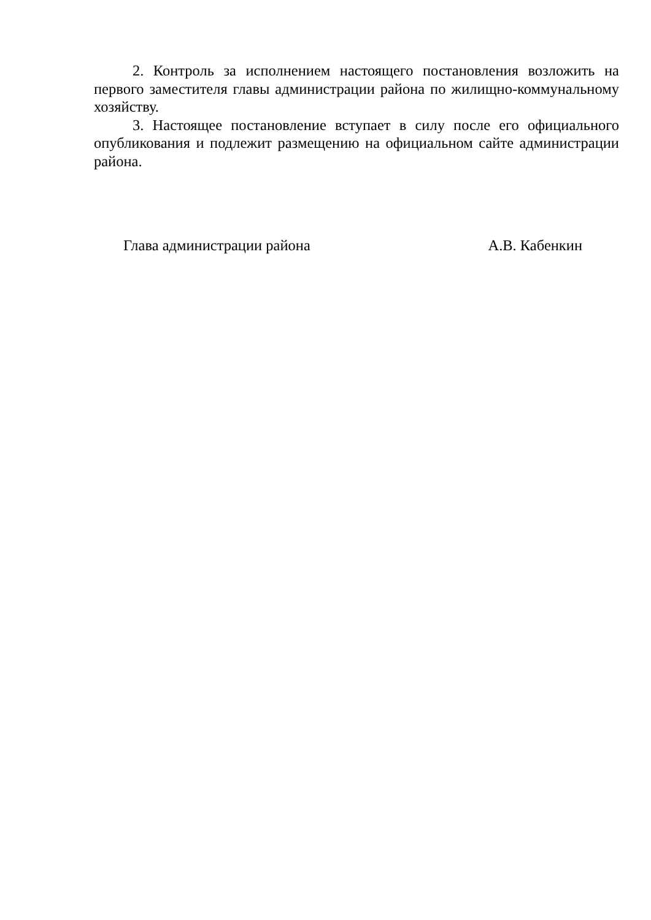2. Контроль за исполнением настоящего постановления возложить на первого заместителя главы администрации района по жилищно-коммунальному хозяйству.
3. Настоящее постановление вступает в силу после его официального опубликования и подлежит размещению на официальном сайте администрации района.
Глава администрации района А.В. Кабенкин